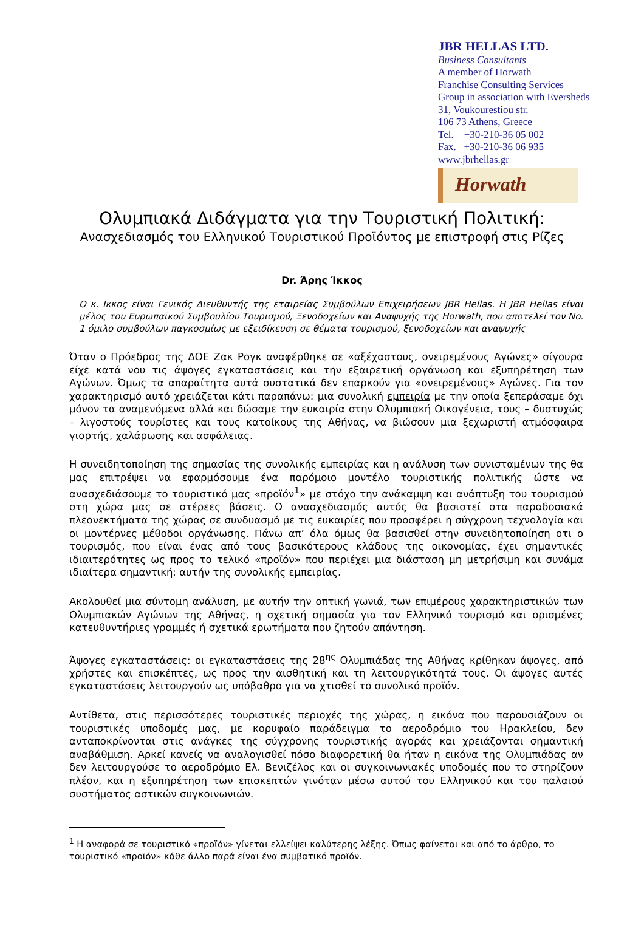JBR HELLAS LTD.
Business Consultants
A member of Horwath
Franchise Consulting Services
Group in association with Eversheds
31, Voukourestiou str.
106 73 Athens, Greece
Tel. +30-210-36 05 002
Fax. +30-210-36 06 935
www.jbrhellas.gr
Horwath
Ολυμπιακά Διδάγματα για την Τουριστική Πολιτική:
Ανασχεδιασμός του Ελληνικού Τουριστικού Προϊόντος με επιστροφή στις Ρίζες
Dr. Άρης Ίκκος
Ο κ. Ικκος είναι Γενικός Διευθυντής της εταιρείας Συμβούλων Επιχειρήσεων JBR Hellas. Η JBR Hellas είναι μέλος του Ευρωπαϊκού Συμβουλίου Τουρισμού, Ξενοδοχείων και Αναψυχής της Horwath, που αποτελεί τον No. 1 όμιλο συμβούλων παγκοσμίως με εξειδίκευση σε θέματα τουρισμού, ξενοδοχείων και αναψυχής
Όταν ο Πρόεδρος της ΔΟΕ Ζακ Ρογκ αναφέρθηκε σε «αξέχαστους, ονειρεμένους Αγώνες» σίγουρα είχε κατά νου τις άψογες εγκαταστάσεις και την εξαιρετική οργάνωση και εξυπηρέτηση των Αγώνων. Όμως τα απαραίτητα αυτά συστατικά δεν επαρκούν για «ονειρεμένους» Αγώνες. Για τον χαρακτηρισμό αυτό χρειάζεται κάτι παραπάνω: μια συνολική εμπειρία με την οποία ξεπεράσαμε όχι μόνον τα αναμενόμενα αλλά και δώσαμε την ευκαιρία στην Ολυμπιακή Οικογένεια, τους – δυστυχώς – λιγοστούς τουρίστες και τους κατοίκους της Αθήνας, να βιώσουν μια ξεχωριστή ατμόσφαιρα γιορτής, χαλάρωσης και ασφάλειας.
Η συνειδητοποίηση της σημασίας της συνολικής εμπειρίας και η ανάλυση των συνισταμένων της θα μας επιτρέψει να εφαρμόσουμε ένα παρόμοιο μοντέλο τουριστικής πολιτικής ώστε να ανασχεδιάσουμε το τουριστικό μας «προϊόν<sup>1</sup>» με στόχο την ανάκαμψη και ανάπτυξη του τουρισμού στη χώρα μας σε στέρεες βάσεις. Ο ανασχεδιασμός αυτός θα βασιστεί στα παραδοσιακά πλεονεκτήματα της χώρας σε συνδυασμό με τις ευκαιρίες που προσφέρει η σύγχρονη τεχνολογία και οι μοντέρνες μέθοδοι οργάνωσης. Πάνω απ’ όλα όμως θα βασισθεί στην συνειδητοποίηση οτι ο τουρισμός, που είναι ένας από τους βασικότερους κλάδους της οικονομίας, έχει σημαντικές ιδιαιτερότητες ως προς το τελικό «προϊόν» που περιέχει μια διάσταση μη μετρήσιμη και συνάμα ιδιαίτερα σημαντική: αυτήν της συνολικής εμπειρίας.
Ακολουθεί μια σύντομη ανάλυση, με αυτήν την οπτική γωνιά, των επιμέρους χαρακτηριστικών των Ολυμπιακών Αγώνων της Αθήνας, η σχετική σημασία για τον Ελληνικό τουρισμό και ορισμένες κατευθυντήριες γραμμές ή σχετικά ερωτήματα που ζητούν απάντηση.
Άψογες εγκαταστάσεις: οι εγκαταστάσεις της 28<sup>ης</sup> Ολυμπιάδας της Αθήνας κρίθηκαν άψογες, από χρήστες και επισκέπτες, ως προς την αισθητική και τη λειτουργικότητά τους. Οι άψογες αυτές εγκαταστάσεις λειτουργούν ως υπόβαθρο για να χτισθεί το συνολικό προϊόν.
Αντίθετα, στις περισσότερες τουριστικές περιοχές της χώρας, η εικόνα που παρουσιάζουν οι τουριστικές υποδομές μας, με κορυφαίο παράδειγμα το αεροδρόμιο του Ηρακλείου, δεν ανταποκρίνονται στις ανάγκες της σύγχρονης τουριστικής αγοράς και χρειάζονται σημαντική αναβάθμιση. Αρκεί κανείς να αναλογισθεί πόσο διαφορετική θα ήταν η εικόνα της Ολυμπιάδας αν δεν λειτουργούσε το αεροδρόμιο Ελ. Βενιζέλος και οι συγκοινωνιακές υποδομές που το στηρίζουν πλέον, και η εξυπηρέτηση των επισκεπτών γινόταν μέσω αυτού του Ελληνικού και του παλαιού συστήματος αστικών συγκοινωνιών.
<sup>1</sup> Η αναφορά σε τουριστικό «προϊόν» γίνεται ελλείψει καλύτερης λέξης. Όπως φαίνεται και από το άρθρο, το τουριστικό «προϊόν» κάθε άλλο παρά είναι ένα συμβατικό προϊόν.